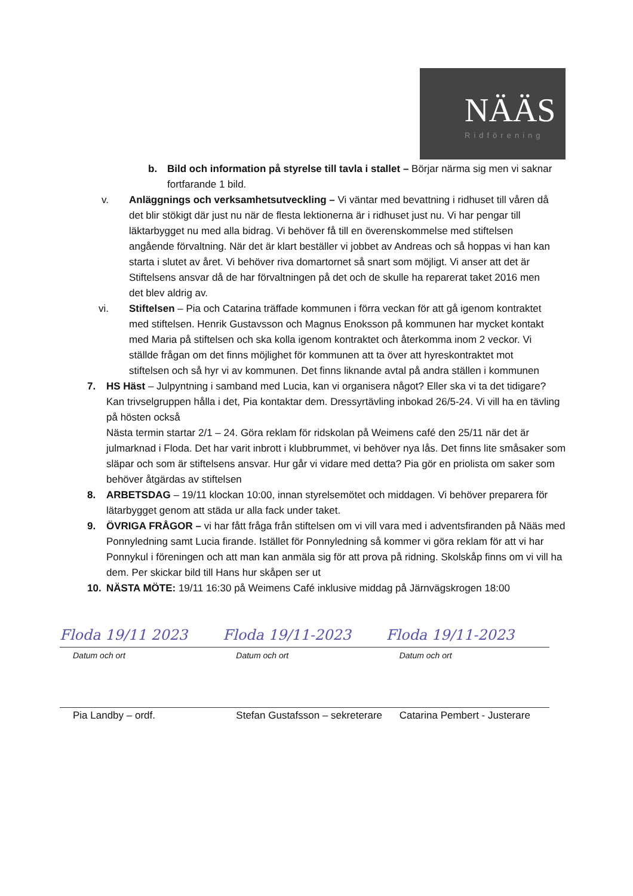NÄÄS
Ridförening
b. Bild och information på styrelse till tavla i stallet – Börjar närma sig men vi saknar fortfarande 1 bild.
v. Anläggnings och verksamhetsutveckling – Vi väntar med bevattning i ridhuset till våren då det blir stökigt där just nu när de flesta lektionerna är i ridhuset just nu. Vi har pengar till läktarbygget nu med alla bidrag. Vi behöver få till en överenskommelse med stiftelsen angående förvaltning. När det är klart beställer vi jobbet av Andreas och så hoppas vi han kan starta i slutet av året. Vi behöver riva domartornet så snart som möjligt. Vi anser att det är Stiftelsens ansvar då de har förvaltningen på det och de skulle ha reparerat taket 2016 men det blev aldrig av.
vi. Stiftelsen – Pia och Catarina träffade kommunen i förra veckan för att gå igenom kontraktet med stiftelsen. Henrik Gustavsson och Magnus Enoksson på kommunen har mycket kontakt med Maria på stiftelsen och ska kolla igenom kontraktet och återkomma inom 2 veckor. Vi ställde frågan om det finns möjlighet för kommunen att ta över att hyreskontraktet mot stiftelsen och så hyr vi av kommunen. Det finns liknande avtal på andra ställen i kommunen
7. HS Häst – Julpyntning i samband med Lucia, kan vi organisera något? Eller ska vi ta det tidigare? Kan trivselgruppen hålla i det, Pia kontaktar dem. Dressyrtävling inbokad 26/5-24. Vi vill ha en tävling på hösten också
Nästa termin startar 2/1 – 24. Göra reklam för ridskolan på Weimens café den 25/11 när det är julmarknad i Floda. Det har varit inbrott i klubbrummet, vi behöver nya lås. Det finns lite småsaker som släpar och som är stiftelsens ansvar. Hur går vi vidare med detta? Pia gör en priolista om saker som behöver åtgärdas av stiftelsen
8. ARBETSDAG – 19/11 klockan 10:00, innan styrelsemötet och middagen. Vi behöver preparera för lätarbygget genom att städa ur alla fack under taket.
9. ÖVRIGA FRÅGOR – vi har fått fråga från stiftelsen om vi vill vara med i adventsfiranden på Nääs med Ponnyledning samt Lucia firande. Istället för Ponnyledning så kommer vi göra reklam för att vi har Ponnykul i föreningen och att man kan anmäla sig för att prova på ridning. Skolskåp finns om vi vill ha dem. Per skickar bild till Hans hur skåpen ser ut
10. NÄSTA MÖTE: 19/11 16:30 på Weimens Café inklusive middag på Järnvägskrogen 18:00
Floda 19/11 2023 Floda 19/11-2023 Floda 19/11-2023
Datum och ort Datum och ort Datum och ort
Pia Landby – ordf. Stefan Gustafsson – sekreterare
Catarina Pembert - Justerare